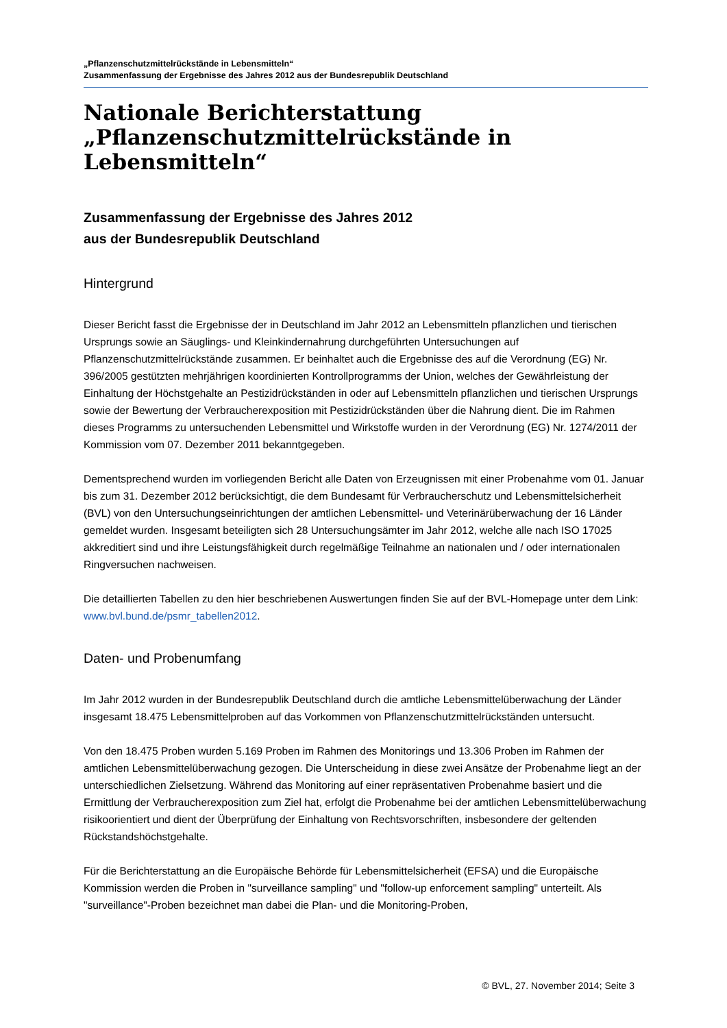„Pflanzenschutzmittelrückstände in Lebensmitteln“
Zusammenfassung der Ergebnisse des Jahres 2012 aus der Bundesrepublik Deutschland
Nationale Berichterstattung
„Pflanzenschutzmittelrückstände in
Lebensmitteln“
Zusammenfassung der Ergebnisse des Jahres 2012
aus der Bundesrepublik Deutschland
Hintergrund
Dieser Bericht fasst die Ergebnisse der in Deutschland im Jahr 2012 an Lebensmitteln pflanzlichen und tierischen Ursprungs sowie an Säuglings- und Kleinkindernahrung durchgeführten Untersuchungen auf Pflanzenschutzmittelrückstände zusammen. Er beinhaltet auch die Ergebnisse des auf die Verordnung (EG) Nr. 396/2005 gestützten mehrjährigen koordinierten Kontrollprogramms der Union, welches der Gewährleistung der Einhaltung der Höchstgehalte an Pestizidrückständen in oder auf Lebensmitteln pflanzlichen und tierischen Ursprungs sowie der Bewertung der Verbraucherexposition mit Pestizidrückständen über die Nahrung dient. Die im Rahmen dieses Programms zu untersuchenden Lebensmittel und Wirkstoffe wurden in der Verordnung (EG) Nr. 1274/2011 der Kommission vom 07. Dezember 2011 bekanntgegeben.
Dementsprechend wurden im vorliegenden Bericht alle Daten von Erzeugnissen mit einer Probenahme vom 01. Januar bis zum 31. Dezember 2012 berücksichtigt, die dem Bundesamt für Verbraucherschutz und Lebensmittelsicherheit (BVL) von den Untersuchungseinrichtungen der amtlichen Lebensmittel- und Veterinärüberwachung der 16 Länder gemeldet wurden. Insgesamt beteiligten sich 28 Untersuchungsämter im Jahr 2012, welche alle nach ISO 17025 akkreditiert sind und ihre Leistungsfähigkeit durch regelmäßige Teilnahme an nationalen und / oder internationalen Ringversuchen nachweisen.
Die detaillierten Tabellen zu den hier beschriebenen Auswertungen finden Sie auf der BVL-Homepage unter dem Link: www.bvl.bund.de/psmr_tabellen2012.
Daten- und Probenumfang
Im Jahr 2012 wurden in der Bundesrepublik Deutschland durch die amtliche Lebensmittelüberwachung der Länder insgesamt 18.475 Lebensmittelproben auf das Vorkommen von Pflanzenschutzmittelrückständen untersucht.
Von den 18.475 Proben wurden 5.169 Proben im Rahmen des Monitorings und 13.306 Proben im Rahmen der amtlichen Lebensmittelüberwachung gezogen. Die Unterscheidung in diese zwei Ansätze der Probenahme liegt an der unterschiedlichen Zielsetzung. Während das Monitoring auf einer repräsentativen Probenahme basiert und die Ermittlung der Verbraucherexposition zum Ziel hat, erfolgt die Probenahme bei der amtlichen Lebensmittelüberwachung risikoorientiert und dient der Überprüfung der Einhaltung von Rechtsvorschriften, insbesondere der geltenden Rückstandshöchstgehalte.
Für die Berichterstattung an die Europäische Behörde für Lebensmittelsicherheit (EFSA) und die Europäische Kommission werden die Proben in "surveillance sampling" und "follow-up enforcement sampling" unterteilt. Als "surveillance"-Proben bezeichnet man dabei die Plan- und die Monitoring-Proben,
© BVL, 27. November 2014; Seite 3